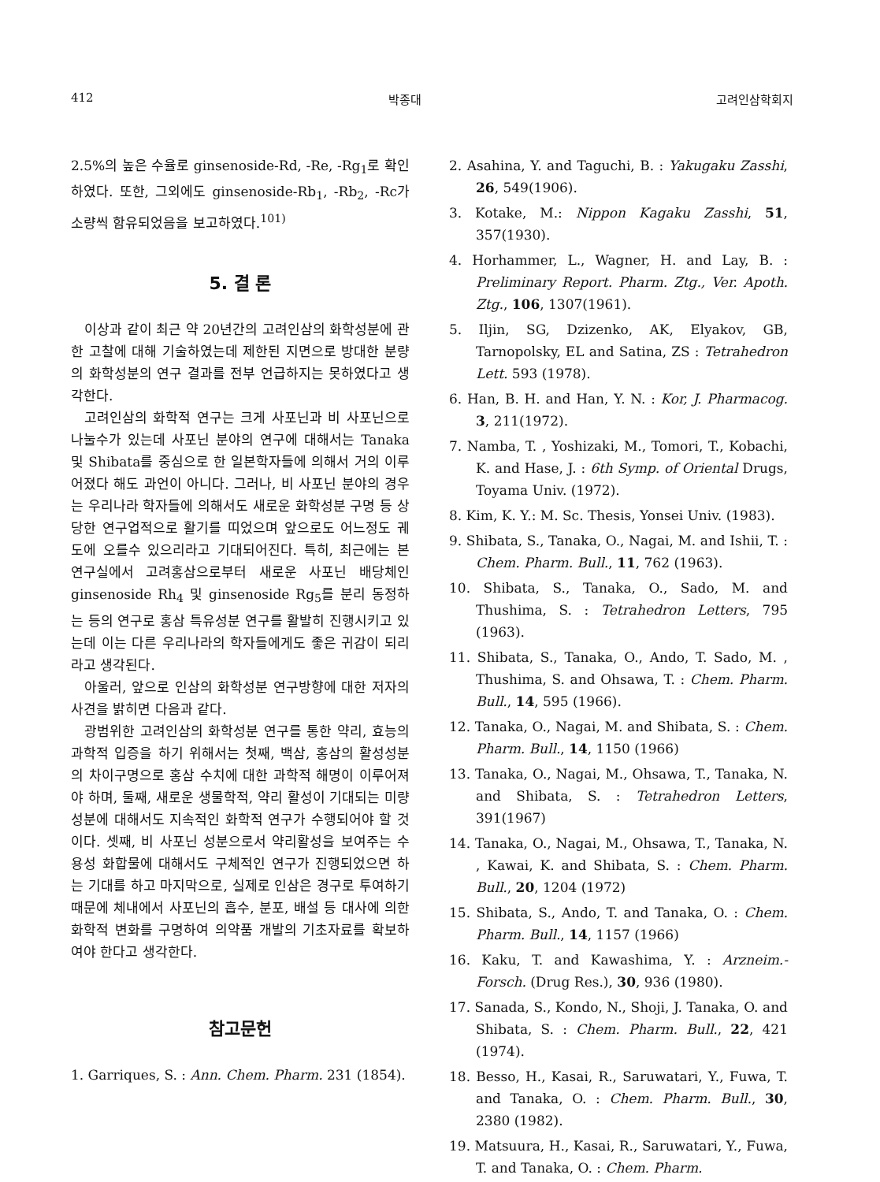412 박종대 고려인삼학회지
2.5%의 높은 수율로 ginsenoside-Rd, -Re, -Rg<sub>1</sub>로 확인하였다. 또한, 그외에도 ginsenoside-Rb<sub>1</sub>, -Rb<sub>2</sub>, -Rc가 소량씩 함유되었음을 보고하였다.<sup>101)</sup>
5. 결 론
이상과 같이 최근 약 20년간의 고려인삼의 화학성분에 관한 고찰에 대해 기술하였는데 제한된 지면으로 방대한 분량의 화학성분의 연구 결과를 전부 언급하지는 못하였다고 생각한다.
고려인삼의 화학적 연구는 크게 사포닌과 비 사포닌으로 나눌수가 있는데 사포닌 분야의 연구에 대해서는 Tanaka 및 Shibata를 중심으로 한 일본학자들에 의해서 거의 이루어졌다 해도 과언이 아니다. 그러나, 비 사포닌 분야의 경우는 우리나라 학자들에 의해서도 새로운 화학성분 구명 등 상당한 연구업적으로 활기를 띠었으며 앞으로도 어느정도 궤도에 오를수 있으리라고 기대되어진다. 특히, 최근에는 본 연구실에서 고려홍삼으로부터 새로운 사포닌 배당체인 ginsenoside Rh<sub>4</sub> 및 ginsenoside Rg<sub>5</sub>를 분리 동정하는 등의 연구로 홍삼 특유성분 연구를 활발히 진행시키고 있는데 이는 다른 우리나라의 학자들에게도 좋은 귀감이 되리라고 생각된다.
아울러, 앞으로 인삼의 화학성분 연구방향에 대한 저자의 사견을 밝히면 다음과 같다.
광범위한 고려인삼의 화학성분 연구를 통한 약리, 효능의 과학적 입증을 하기 위해서는 첫째, 백삼, 홍삼의 활성성분의 차이구명으로 홍삼 수치에 대한 과학적 해명이 이루어져야 하며, 둘째, 새로운 생물학적, 약리 활성이 기대되는 미량성분에 대해서도 지속적인 화학적 연구가 수행되어야 할 것이다. 셋째, 비 사포닌 성분으로서 약리활성을 보여주는 수용성 화합물에 대해서도 구체적인 연구가 진행되었으면 하는 기대를 하고 마지막으로, 실제로 인삼은 경구로 투여하기 때문에 체내에서 사포닌의 흡수, 분포, 배설 등 대사에 의한 화학적 변화를 구명하여 의약품 개발의 기초자료를 확보하여야 한다고 생각한다.
참고문헌
1. Garriques, S. : Ann. Chem. Pharm. 231 (1854).
2. Asahina, Y. and Taguchi, B. : Yakugaku Zasshi, 26, 549(1906).
3. Kotake, M.: Nippon Kagaku Zasshi, 51, 357(1930).
4. Horhammer, L., Wagner, H. and Lay, B. : Preliminary Report. Pharm. Ztg., Ver. Apoth. Ztg., 106, 1307(1961).
5. Iljin, SG, Dzizenko, AK, Elyakov, GB, Tarnopolsky, EL and Satina, ZS : Tetrahedron Lett. 593 (1978).
6. Han, B. H. and Han, Y. N. : Kor, J. Pharmacog. 3, 211(1972).
7. Namba, T. , Yoshizaki, M., Tomori, T., Kobachi, K. and Hase, J. : 6th Symp. of Oriental Drugs, Toyama Univ. (1972).
8. Kim, K. Y.: M. Sc. Thesis, Yonsei Univ. (1983).
9. Shibata, S., Tanaka, O., Nagai, M. and Ishii, T. : Chem. Pharm. Bull., 11, 762 (1963).
10. Shibata, S., Tanaka, O., Sado, M. and Thushima, S. : Tetrahedron Letters, 795 (1963).
11. Shibata, S., Tanaka, O., Ando, T. Sado, M. , Thushima, S. and Ohsawa, T. : Chem. Pharm. Bull., 14, 595 (1966).
12. Tanaka, O., Nagai, M. and Shibata, S. : Chem. Pharm. Bull., 14, 1150 (1966)
13. Tanaka, O., Nagai, M., Ohsawa, T., Tanaka, N. and Shibata, S. : Tetrahedron Letters, 391(1967)
14. Tanaka, O., Nagai, M., Ohsawa, T., Tanaka, N. , Kawai, K. and Shibata, S. : Chem. Pharm. Bull., 20, 1204 (1972)
15. Shibata, S., Ando, T. and Tanaka, O. : Chem. Pharm. Bull., 14, 1157 (1966)
16. Kaku, T. and Kawashima, Y. : Arzneim.-Forsch. (Drug Res.), 30, 936 (1980).
17. Sanada, S., Kondo, N., Shoji, J. Tanaka, O. and Shibata, S. : Chem. Pharm. Bull., 22, 421 (1974).
18. Besso, H., Kasai, R., Saruwatari, Y., Fuwa, T. and Tanaka, O. : Chem. Pharm. Bull., 30, 2380 (1982).
19. Matsuura, H., Kasai, R., Saruwatari, Y., Fuwa, T. and Tanaka, O. : Chem. Pharm.